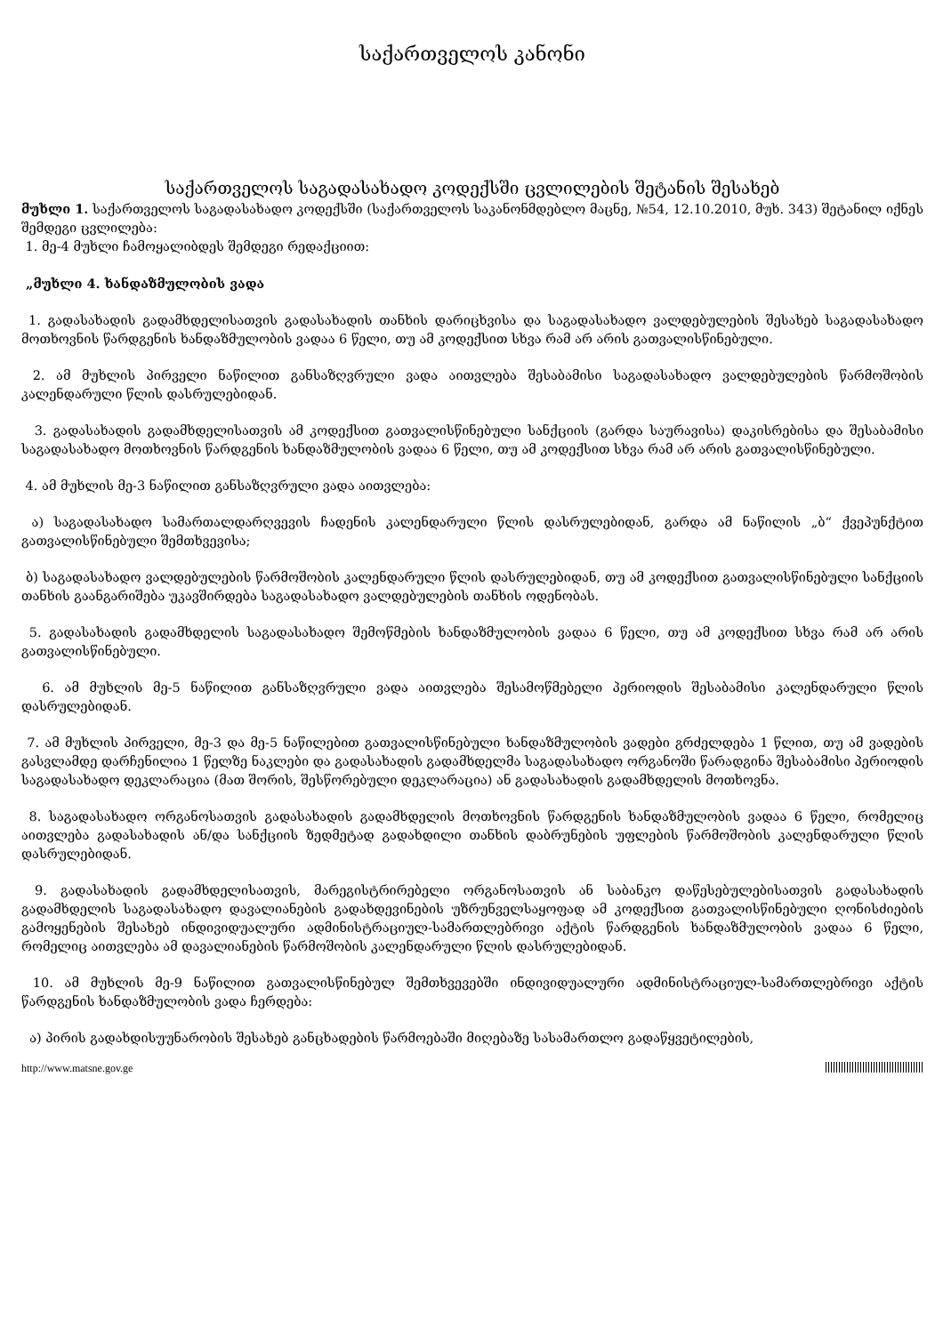საქართველოს კანონი
საქართველოს საგადასახადო კოდექსში ცვლილების შეტანის შესახებ
მუხლი 1. საქართველოს საგადასახადო კოდექსში (საქართველოს საკანონმდებლო მაცნე, №54, 12.10.2010, მუხ. 343) შეტანილ იქნეს შემდეგი ცვლილება:
1. მე-4 მუხლი ჩამოყალიბდეს შემდეგი რედაქციით:
„მუხლი 4. ხანდაზმულობის ვადა
1. გადასახადის გადამხდელისათვის გადასახადის თანხის დარიცხვისა და საგადასახადო ვალდებულების შესახებ საგადასახადო მოთხოვნის წარდგენის ხანდაზმულობის ვადაა 6 წელი, თუ ამ კოდექსით სხვა რამ არ არის გათვალისწინებული.
2. ამ მუხლის პირველი ნაწილით განსაზღვრული ვადა აითვლება შესაბამისი საგადასახადო ვალდებულების წარმოშობის კალენდარული წლის დასრულებიდან.
3. გადასახადის გადამხდელისათვის ამ კოდექსით გათვალისწინებული სანქციის (გარდა საურავისა) დაკისრებისა და შესაბამისი საგადასახადო მოთხოვნის წარდგენის ხანდაზმულობის ვადაა 6 წელი, თუ ამ კოდექსით სხვა რამ არ არის გათვალისწინებული.
4. ამ მუხლის მე-3 ნაწილით განსაზღვრული ვადა აითვლება:
ა) საგადასახადო სამართალდარღვევის ჩადენის კალენდარული წლის დასრულებიდან, გარდა ამ ნაწილის „ბ“ ქვეპუნქტით გათვალისწინებული შემთხვევისა;
ბ) საგადასახადო ვალდებულების წარმოშობის კალენდარული წლის დასრულებიდან, თუ ამ კოდექსით გათვალისწინებული სანქციის თანხის გაანგარიშება უკავშირდება საგადასახადო ვალდებულების თანხის ოდენობას.
5. გადასახადის გადამხდელის საგადასახადო შემოწმების ხანდაზმულობის ვადაა 6 წელი, თუ ამ კოდექსით სხვა რამ არ არის გათვალისწინებული.
6. ამ მუხლის მე-5 ნაწილით განსაზღვრული ვადა აითვლება შესამოწმებელი პერიოდის შესაბამისი კალენდარული წლის დასრულებიდან.
7. ამ მუხლის პირველი, მე-3 და მე-5 ნაწილებით გათვალისწინებული ხანდაზმულობის ვადები გრძელდება 1 წლით, თუ ამ ვადების გასვლამდე დარჩენილია 1 წელზე ნაკლები და გადასახადის გადამხდელმა საგადასახადო ორგანოში წარადგინა შესაბამისი პერიოდის საგადასახადო დეკლარაცია (მათ შორის, შესწორებული დეკლარაცია) ან გადასახადის გადამხდელის მოთხოვნა.
8. საგადასახადო ორგანოსათვის გადასახადის გადამხდელის მოთხოვნის წარდგენის ხანდაზმულობის ვადაა 6 წელი, რომელიც აითვლება გადასახადის ან/და სანქციის ზედმეტად გადახდილი თანხის დაბრუნების უფლების წარმოშობის კალენდარული წლის დასრულებიდან.
9. გადასახადის გადამხდელისათვის, მარეგისტრირებელი ორგანოსათვის ან საბანკო დაწესებულებისათვის გადასახადის გადამხდელის საგადასახადო დავალიანების გადახდევინების უზრუნველსაყოფად ამ კოდექსით გათვალისწინებული ღონისძიების გამოყენების შესახებ ინდივიდუალური ადმინისტრაციულ-სამართლებრივი აქტის წარდგენის ხანდაზმულობის ვადაა 6 წელი, რომელიც აითვლება ამ დავალიანების წარმოშობის კალენდარული წლის დასრულებიდან.
10. ამ მუხლის მე-9 ნაწილით გათვალისწინებულ შემთხვევებში ინდივიდუალური ადმინისტრაციულ-სამართლებრივი აქტის წარდგენის ხანდაზმულობის ვადა ჩერდება:
ა) პირის გადახდისუუნარობის შესახებ განცხადების წარმოებაში მიღებაზე სასამართლო გადაწყვეტილების,
http://www.matsne.gov.ge